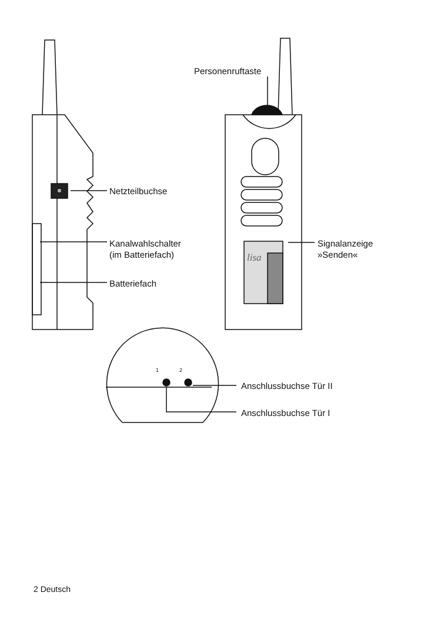Personenruftaste
Netzteilbuchse
Kanalwahlschalter
(im Batteriefach)
Batteriefach
lisa
Signalanzeige
»Senden«
1 2
Anschlussbuchse Tür II
Anschlussbuchse Tür I
2 Deutsch